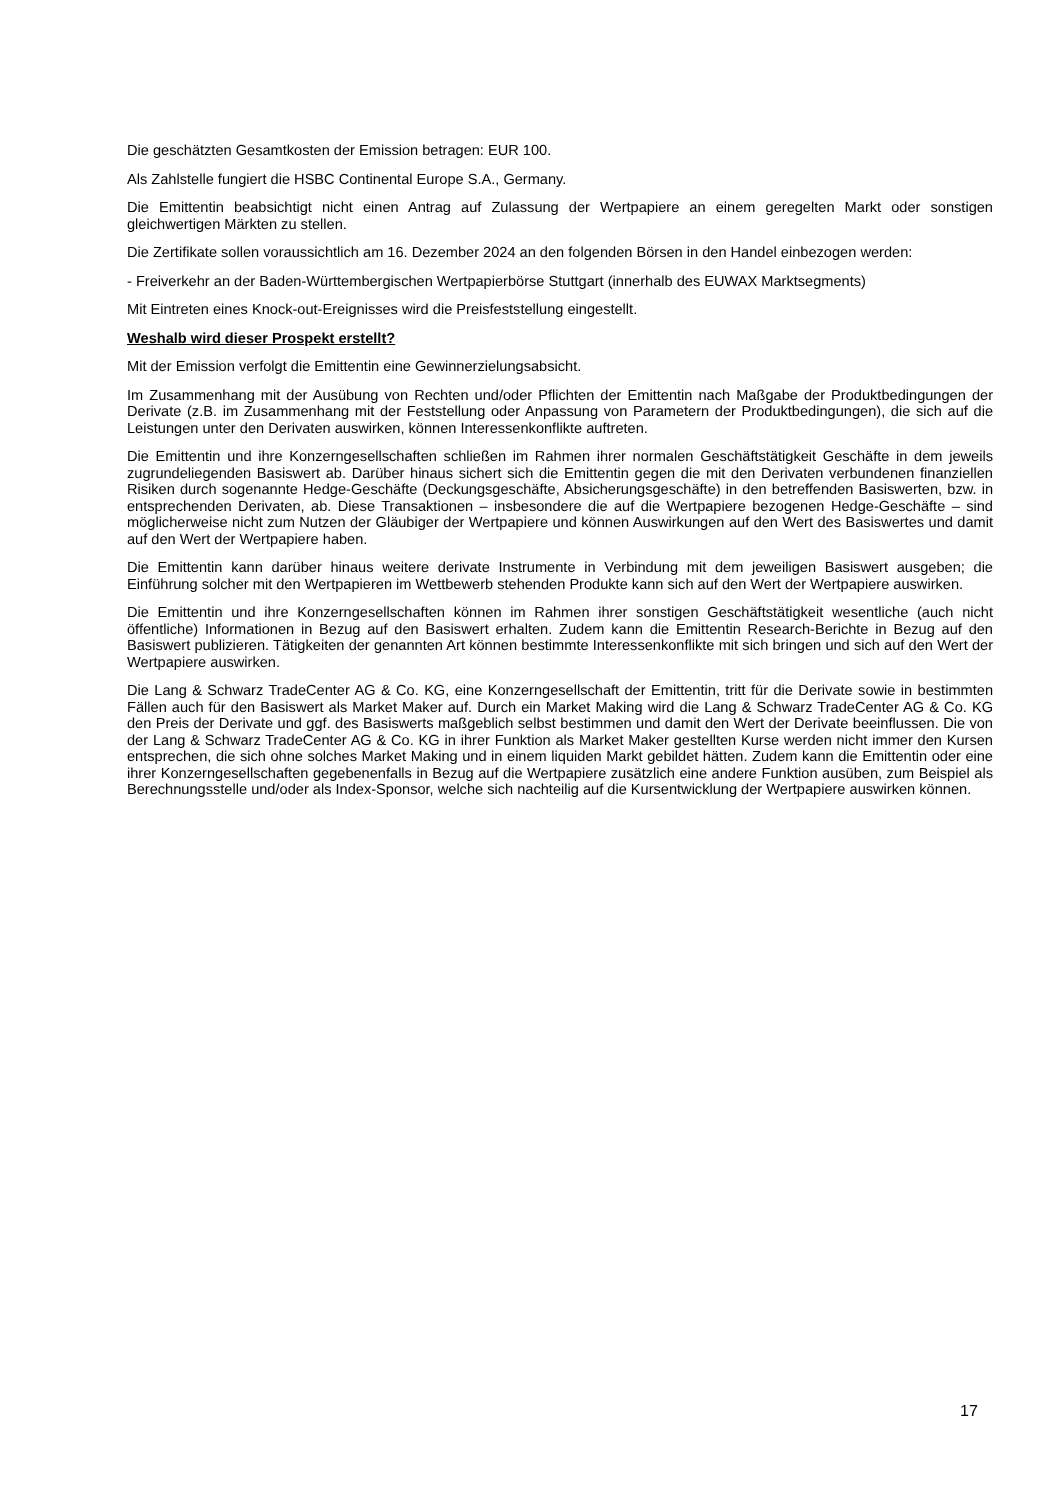Die geschätzten Gesamtkosten der Emission betragen: EUR 100.
Als Zahlstelle fungiert die HSBC Continental Europe S.A., Germany.
Die Emittentin beabsichtigt nicht einen Antrag auf Zulassung der Wertpapiere an einem geregelten Markt oder sonstigen gleichwertigen Märkten zu stellen.
Die Zertifikate sollen voraussichtlich am 16. Dezember 2024 an den folgenden Börsen in den Handel einbezogen werden:
- Freiverkehr an der Baden-Württembergischen Wertpapierbörse Stuttgart (innerhalb des EUWAX Marktsegments)
Mit Eintreten eines Knock-out-Ereignisses wird die Preisfeststellung eingestellt.
Weshalb wird dieser Prospekt erstellt?
Mit der Emission verfolgt die Emittentin eine Gewinnerzielungsabsicht.
Im Zusammenhang mit der Ausübung von Rechten und/oder Pflichten der Emittentin nach Maßgabe der Produktbedingungen der Derivate (z.B. im Zusammenhang mit der Feststellung oder Anpassung von Parametern der Produktbedingungen), die sich auf die Leistungen unter den Derivaten auswirken, können Interessenkonflikte auftreten.
Die Emittentin und ihre Konzerngesellschaften schließen im Rahmen ihrer normalen Geschäftstätigkeit Geschäfte in dem jeweils zugrundeliegenden Basiswert ab. Darüber hinaus sichert sich die Emittentin gegen die mit den Derivaten verbundenen finanziellen Risiken durch sogenannte Hedge-Geschäfte (Deckungsgeschäfte, Absicherungsgeschäfte) in den betreffenden Basiswerten, bzw. in entsprechenden Derivaten, ab. Diese Transaktionen – insbesondere die auf die Wertpapiere bezogenen Hedge-Geschäfte – sind möglicherweise nicht zum Nutzen der Gläubiger der Wertpapiere und können Auswirkungen auf den Wert des Basiswertes und damit auf den Wert der Wertpapiere haben.
Die Emittentin kann darüber hinaus weitere derivate Instrumente in Verbindung mit dem jeweiligen Basiswert ausgeben; die Einführung solcher mit den Wertpapieren im Wettbewerb stehenden Produkte kann sich auf den Wert der Wertpapiere auswirken.
Die Emittentin und ihre Konzerngesellschaften können im Rahmen ihrer sonstigen Geschäftstätigkeit wesentliche (auch nicht öffentliche) Informationen in Bezug auf den Basiswert erhalten. Zudem kann die Emittentin Research-Berichte in Bezug auf den Basiswert publizieren. Tätigkeiten der genannten Art können bestimmte Interessenkonflikte mit sich bringen und sich auf den Wert der Wertpapiere auswirken.
Die Lang & Schwarz TradeCenter AG & Co. KG, eine Konzerngesellschaft der Emittentin, tritt für die Derivate sowie in bestimmten Fällen auch für den Basiswert als Market Maker auf. Durch ein Market Making wird die Lang & Schwarz TradeCenter AG & Co. KG den Preis der Derivate und ggf. des Basiswerts maßgeblich selbst bestimmen und damit den Wert der Derivate beeinflussen. Die von der Lang & Schwarz TradeCenter AG & Co. KG in ihrer Funktion als Market Maker gestellten Kurse werden nicht immer den Kursen entsprechen, die sich ohne solches Market Making und in einem liquiden Markt gebildet hätten. Zudem kann die Emittentin oder eine ihrer Konzerngesellschaften gegebenenfalls in Bezug auf die Wertpapiere zusätzlich eine andere Funktion ausüben, zum Beispiel als Berechnungsstelle und/oder als Index-Sponsor, welche sich nachteilig auf die Kursentwicklung der Wertpapiere auswirken können.
17